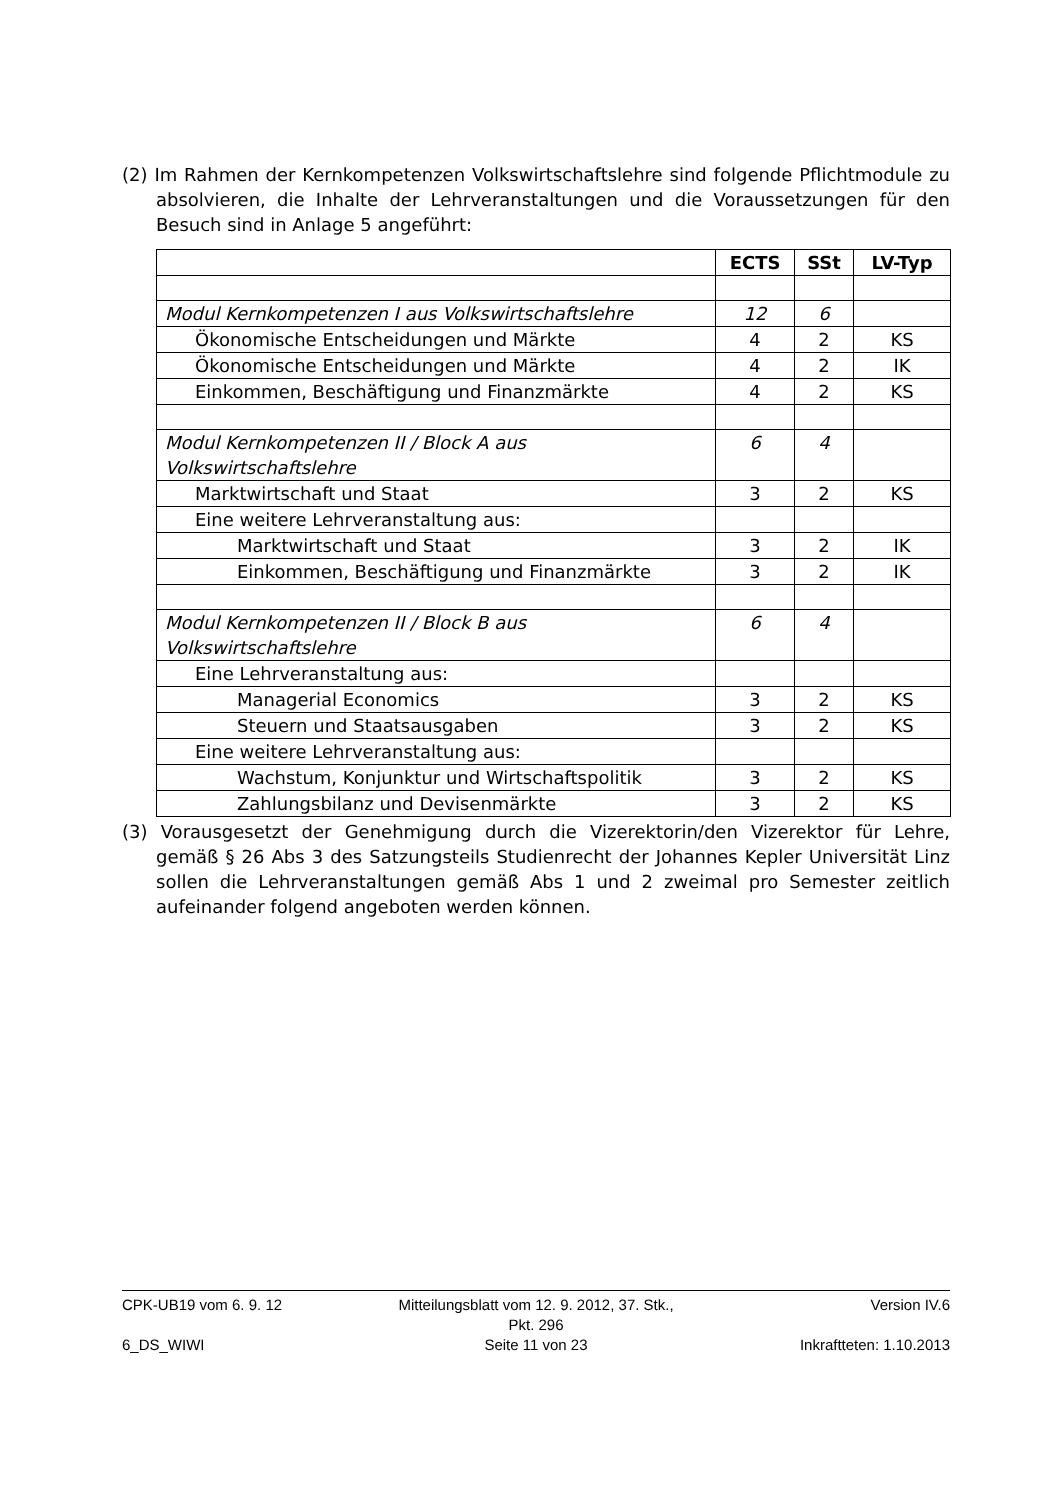(2) Im Rahmen der Kernkompetenzen Volkswirtschaftslehre sind folgende Pflichtmodule zu absolvieren, die Inhalte der Lehrveranstaltungen und die Voraussetzungen für den Besuch sind in Anlage 5 angeführt:
| | ECTS | SSt | LV-Typ |
| --- | --- | --- | --- |
| Modul Kernkompetenzen I aus Volkswirtschaftslehre | 12 | 6 | |
| Ökonomische Entscheidungen und Märkte | 4 | 2 | KS |
| Ökonomische Entscheidungen und Märkte | 4 | 2 | IK |
| Einkommen, Beschäftigung und Finanzmärkte | 4 | 2 | KS |
| Modul Kernkompetenzen II / Block A aus Volkswirtschaftslehre | 6 | 4 | |
| Marktwirtschaft und Staat | 3 | 2 | KS |
| Eine weitere Lehrveranstaltung aus: | | | |
| Marktwirtschaft und Staat | 3 | 2 | IK |
| Einkommen, Beschäftigung und Finanzmärkte | 3 | 2 | IK |
| Modul Kernkompetenzen II / Block B aus Volkswirtschaftslehre | 6 | 4 | |
| Eine Lehrveranstaltung aus: | | | |
| Managerial Economics | 3 | 2 | KS |
| Steuern und Staatsausgaben | 3 | 2 | KS |
| Eine weitere Lehrveranstaltung aus: | | | |
| Wachstum, Konjunktur und Wirtschaftspolitik | 3 | 2 | KS |
| Zahlungsbilanz und Devisenmärkte | 3 | 2 | KS |
(3) Vorausgesetzt der Genehmigung durch die Vizerektorin/den Vizerektor für Lehre, gemäß § 26 Abs 3 des Satzungsteils Studienrecht der Johannes Kepler Universität Linz sollen die Lehrveranstaltungen gemäß Abs 1 und 2 zweimal pro Semester zeitlich aufeinander folgend angeboten werden können.
CPK-UB19 vom 6. 9. 12 Mitteilungsblatt vom 12. 9. 2012, 37. Stk., Pkt. 296 Version IV.6
6_DS_WIWI Seite 11 von 23 Inkraftteten: 1.10.2013